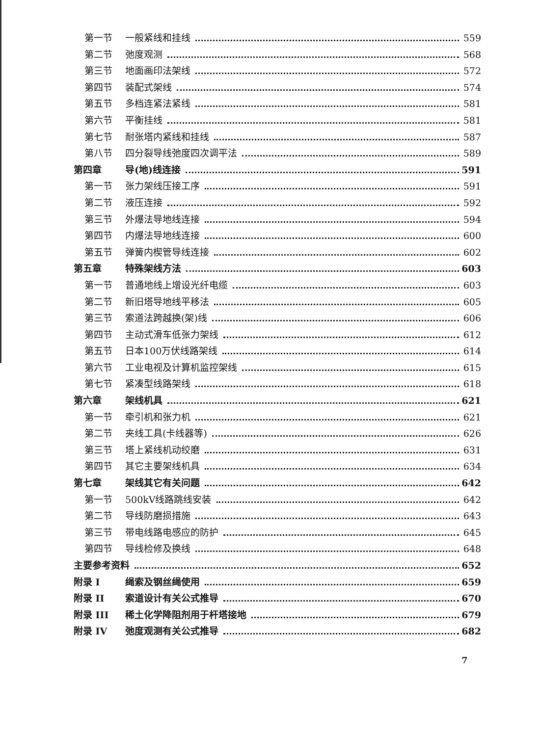第一节 一般紧线和挂线 559
第二节 弛度观测 568
第三节 地面画印法架线 572
第四节 装配式架线 574
第五节 多档连紧法紧线 581
第六节 平衡挂线 581
第七节 耐张塔内紧线和挂线 587
第八节 四分裂导线弛度四次调平法 589
第四章 导(地)线连接 591
第一节 张力架线压接工序 591
第二节 液压连接 592
第三节 外爆法导地线连接 594
第四节 内爆法导地线连接 600
第五节 弹簧内楔管导线连接 602
第五章 特殊架线方法 603
第一节 普通地线上增设光纤电缆 603
第二节 新旧塔导地线平移法 605
第三节 索道法跨越换(架)线 606
第四节 主动式滑车低张力架线 612
第五节 日本100万伏线路架线 614
第六节 工业电视及计算机监控架线 615
第七节 紧凑型线路架线 618
第六章 架线机具 621
第一节 牵引机和张力机 621
第二节 夹线工具(卡线器等) 626
第三节 塔上紧线机动绞磨 631
第四节 其它主要架线机具 634
第七章 架线其它有关问题 642
第一节 500kV线路跳线安装 642
第二节 导线防磨损措施 643
第三节 带电线路电感应的防护 645
第四节 导线检修及换线 648
主要参考资料 652
附录 I 绳索及钢丝绳使用 659
附录 II 索道设计有关公式推导 670
附录 III 稀土化学降阻剂用于杆塔接地 679
附录 IV 弛度观测有关公式推导 682
7